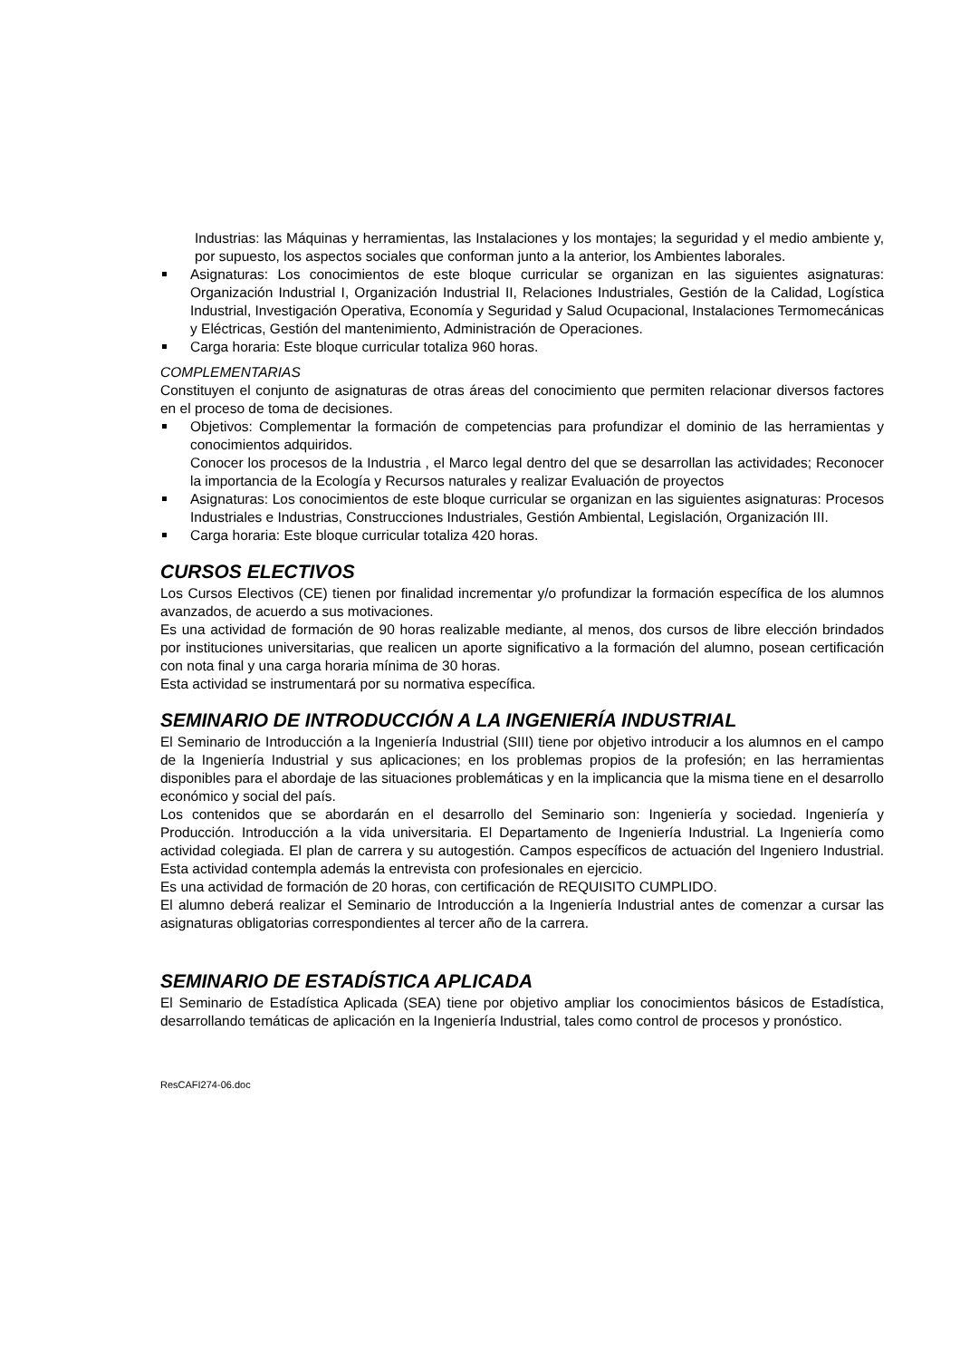Industrias: las Máquinas y herramientas, las Instalaciones y los montajes; la seguridad y el medio ambiente y, por supuesto, los aspectos sociales que conforman junto a la anterior, los Ambientes laborales.
Asignaturas: Los conocimientos de este bloque curricular se organizan en las siguientes asignaturas: Organización Industrial I, Organización Industrial II, Relaciones Industriales, Gestión de la Calidad, Logística Industrial, Investigación Operativa, Economía y Seguridad y Salud Ocupacional, Instalaciones Termomecánicas y Eléctricas, Gestión del mantenimiento, Administración de Operaciones.
Carga horaria: Este bloque curricular totaliza 960 horas.
COMPLEMENTARIAS
Constituyen el conjunto de asignaturas de otras áreas del conocimiento que permiten relacionar diversos factores en el proceso de toma de decisiones.
Objetivos: Complementar la formación de competencias para profundizar el dominio de las herramientas y conocimientos adquiridos.
Conocer los procesos de la Industria , el Marco legal dentro del que se desarrollan las actividades; Reconocer la importancia de la Ecología y Recursos naturales y realizar Evaluación de proyectos
Asignaturas: Los conocimientos de este bloque curricular se organizan en las siguientes asignaturas: Procesos Industriales e Industrias, Construcciones Industriales, Gestión Ambiental, Legislación, Organización III.
Carga horaria: Este bloque curricular totaliza 420 horas.
CURSOS ELECTIVOS
Los Cursos Electivos (CE) tienen por finalidad incrementar y/o profundizar la formación específica de los alumnos avanzados, de acuerdo a sus motivaciones.
Es una actividad de formación de 90 horas realizable mediante, al menos, dos cursos de libre elección brindados por instituciones universitarias, que realicen un aporte significativo a la formación del alumno, posean certificación con nota final y una carga horaria mínima de 30 horas.
Esta actividad se instrumentará por su normativa específica.
SEMINARIO DE INTRODUCCIÓN A LA INGENIERÍA INDUSTRIAL
El Seminario de Introducción a la Ingeniería Industrial (SIII) tiene por objetivo introducir a los alumnos en el campo de la Ingeniería Industrial y sus aplicaciones; en los problemas propios de la profesión; en las herramientas disponibles para el abordaje de las situaciones problemáticas y en la implicancia que la misma tiene en el desarrollo económico y social del país.
Los contenidos que se abordarán en el desarrollo del Seminario son: Ingeniería y sociedad. Ingeniería y Producción. Introducción a la vida universitaria. El Departamento de Ingeniería Industrial. La Ingeniería como actividad colegiada. El plan de carrera y su autogestión. Campos específicos de actuación del Ingeniero Industrial. Esta actividad contempla además la entrevista con profesionales en ejercicio.
Es una actividad de formación de 20 horas, con certificación de REQUISITO CUMPLIDO.
El alumno deberá realizar el Seminario de Introducción a la Ingeniería Industrial antes de comenzar a cursar las asignaturas obligatorias correspondientes al tercer año de la carrera.
SEMINARIO DE ESTADÍSTICA APLICADA
El Seminario de Estadística Aplicada (SEA) tiene por objetivo ampliar los conocimientos básicos de Estadística, desarrollando temáticas de aplicación en la Ingeniería Industrial, tales como control de procesos y pronóstico.
ResCAFI274-06.doc